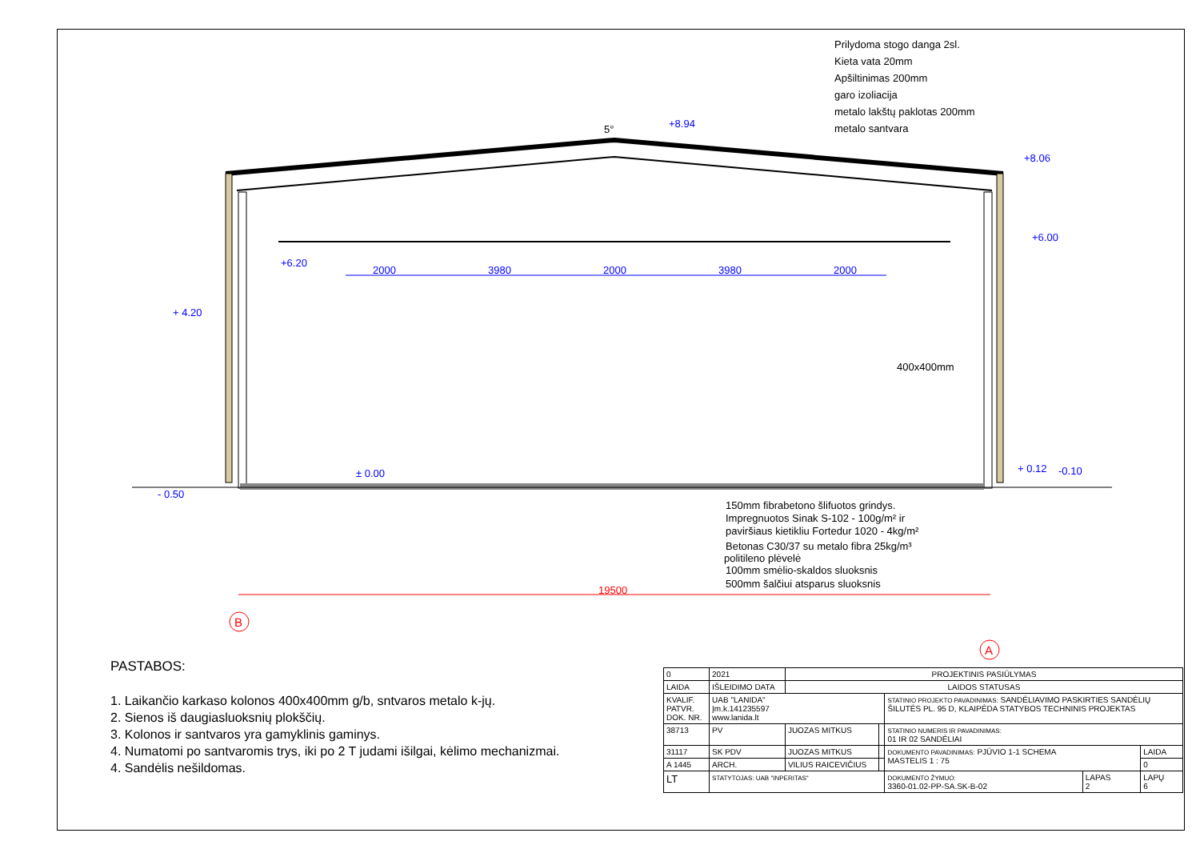B
A
19500
+8.94
+8.06
+6.00
+6.20
+ 4.20
± 0.00
- 0.50
+ 0.12
-0.10
2000
3980
2000
3980
2000
Prilydoma stogo danga 2sl.
Kieta vata 20mm
Apšiltinimas 200mm
garo izoliacija
metalo lakštų paklotas 200mm
metalo santvara
400x400mm
5°
150mm fibrabetono šlifuotos grindys.
Impregnuotos Sinak S-102 - 100g/m² ir
paviršiaus kietikliu Fortedur 1020 - 4kg/m²
Betonas C30/37 su metalo fibra 25kg/m³
politileno plėvelė
100mm smėlio-skaldos sluoksnis
500mm šalčiui atsparus sluoksnis
PASTABOS:
1. Laikančio karkaso kolonos 400x400mm g/b, sntvaros metalo k-jų.
2. Sienos iš daugiasluoksnių plokščių.
3. Kolonos ir santvaros yra gamyklinis gaminys.
4. Numatomi po santvaromis trys, iki po 2 T judami išilgai, kėlimo mechanizmai.
4. Sandėlis nešildomas.
| 0 | 2021 | PROJEKTINIS PASIŪLYMAS | | | | |
| LAIDA | IŠLEIDIMO DATA | LAIDOS STATUSAS | | | | |
| KVALIF. PATVR. DOK. NR. | UAB "LANIDA" Įm.k.141235597 www.lanida.lt | | | STATINIO PROJEKTO PAVADINIMAS: SANDĖLIAVIMO PASKIRTIES SANDĖLIŲ ŠILUTĖS PL. 95 D, KLAIPĖDA STATYBOS TECHNINIS PROJEKTAS | | |
| 38713 | PV | JUOZAS MITKUS | | STATINIO NUMERIS IR PAVADINIMAS: 01 IR 02 SANDĖLIAI | | |
| 31117 | SK PDV | JUOZAS MITKUS | | DOKUMENTO PAVADINIMAS: PJŪVIO 1-1 SCHEMA MASTELIS 1 : 75 | | LAIDA |
| A 1445 | ARCH. | VILIUS RAICEVIČIUS | | | | 0 |
| LT | STATYTOJAS: UAB "INPERITAS" | | | DOKUMENTO ŽYMUO: 3360-01.02-PP-SA.SK-B-02 | LAPAS 2 | LAPŲ 6 |